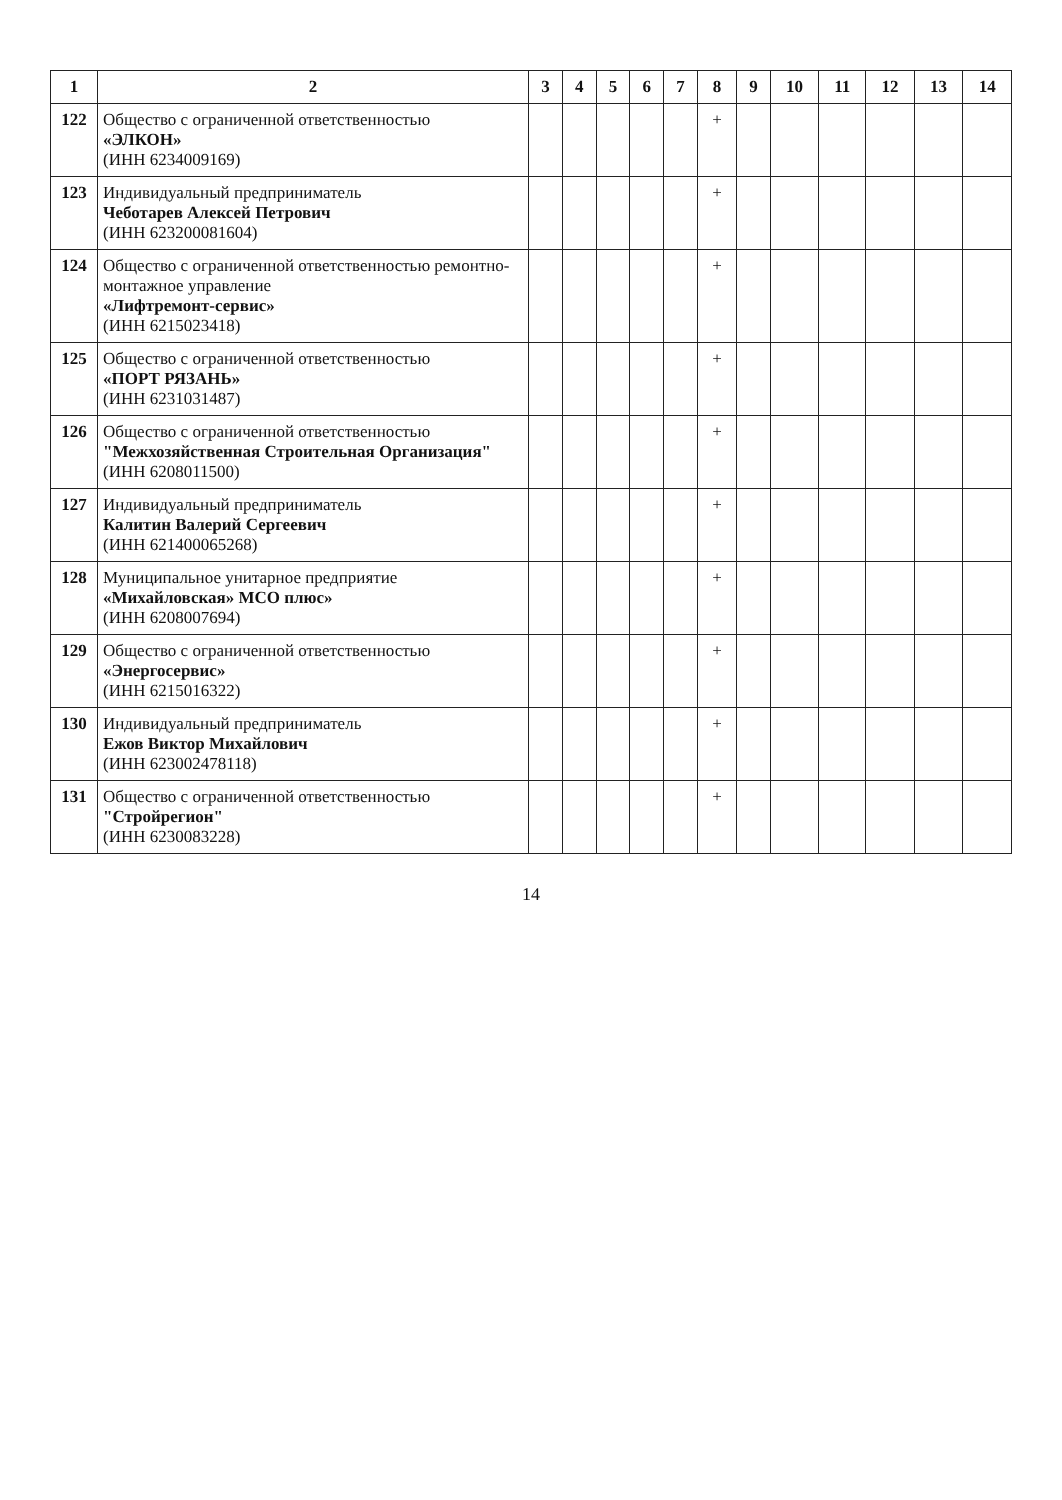| 1 | 2 | 3 | 4 | 5 | 6 | 7 | 8 | 9 | 10 | 11 | 12 | 13 | 14 |
| --- | --- | --- | --- | --- | --- | --- | --- | --- | --- | --- | --- | --- | --- |
| 122 | Общество с ограниченной ответственностью «ЭЛКОН» (ИНН 6234009169) | | | | | | + | | | | | | |
| 123 | Индивидуальный предприниматель Чеботарев Алексей Петрович (ИНН 623200081604) | | | | | | + | | | | | | |
| 124 | Общество с ограниченной ответственностью ремонтно-монтажное управление «Лифтремонт-сервис» (ИНН 6215023418) | | | | | | + | | | | | | |
| 125 | Общество с ограниченной ответственностью «ПОРТ РЯЗАНЬ» (ИНН 6231031487) | | | | | | + | | | | | | |
| 126 | Общество с ограниченной ответственностью "Межхозяйственная Строительная Организация" (ИНН 6208011500) | | | | | | + | | | | | | |
| 127 | Индивидуальный предприниматель Калитин Валерий Сергеевич (ИНН 621400065268) | | | | | | + | | | | | | |
| 128 | Муниципальное унитарное предприятие «Михайловская» МСО плюс» (ИНН 6208007694) | | | | | | + | | | | | | |
| 129 | Общество с ограниченной ответственностью «Энергосервис» (ИНН 6215016322) | | | | | | + | | | | | | |
| 130 | Индивидуальный предприниматель Ежов Виктор Михайлович (ИНН 623002478118) | | | | | | + | | | | | | |
| 131 | Общество с ограниченной ответственностью "Стройрегион" (ИНН 6230083228) | | | | | | + | | | | | | |
14